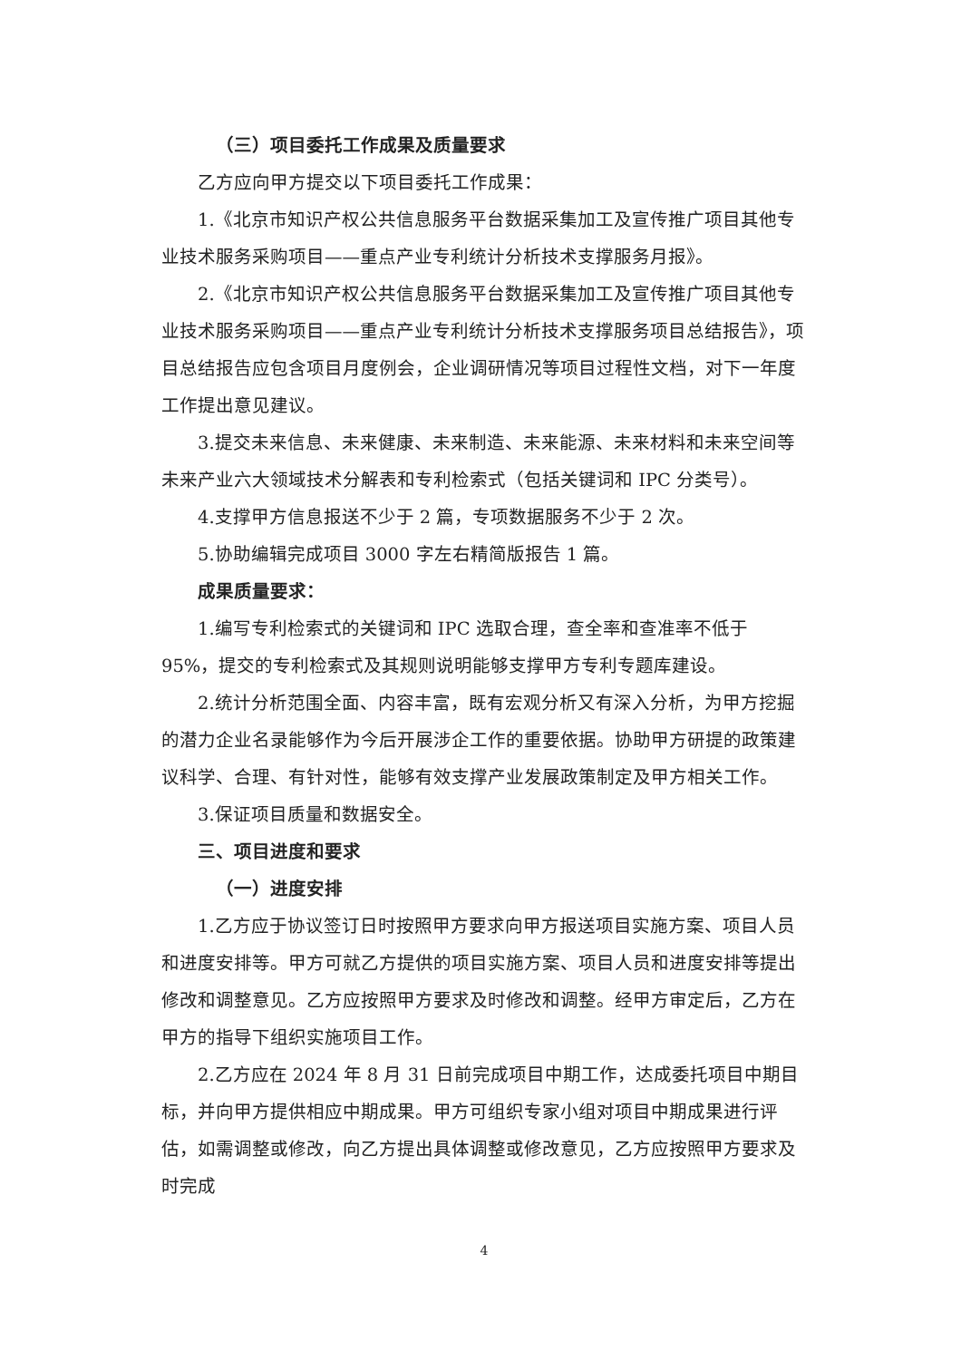（三）项目委托工作成果及质量要求
乙方应向甲方提交以下项目委托工作成果：
1.《北京市知识产权公共信息服务平台数据采集加工及宣传推广项目其他专业技术服务采购项目——重点产业专利统计分析技术支撑服务月报》。
2.《北京市知识产权公共信息服务平台数据采集加工及宣传推广项目其他专业技术服务采购项目——重点产业专利统计分析技术支撑服务项目总结报告》，项目总结报告应包含项目月度例会，企业调研情况等项目过程性文档，对下一年度工作提出意见建议。
3.提交未来信息、未来健康、未来制造、未来能源、未来材料和未来空间等未来产业六大领域技术分解表和专利检索式（包括关键词和 IPC 分类号）。
4.支撑甲方信息报送不少于 2 篇，专项数据服务不少于 2 次。
5.协助编辑完成项目 3000 字左右精简版报告 1 篇。
成果质量要求：
1.编写专利检索式的关键词和 IPC 选取合理，查全率和查准率不低于 95%，提交的专利检索式及其规则说明能够支撑甲方专利专题库建设。
2.统计分析范围全面、内容丰富，既有宏观分析又有深入分析，为甲方挖掘的潜力企业名录能够作为今后开展涉企工作的重要依据。协助甲方研提的政策建议科学、合理、有针对性，能够有效支撑产业发展政策制定及甲方相关工作。
3.保证项目质量和数据安全。
三、项目进度和要求
（一）进度安排
1.乙方应于协议签订日时按照甲方要求向甲方报送项目实施方案、项目人员和进度安排等。甲方可就乙方提供的项目实施方案、项目人员和进度安排等提出修改和调整意见。乙方应按照甲方要求及时修改和调整。经甲方审定后，乙方在甲方的指导下组织实施项目工作。
2.乙方应在 2024 年 8 月 31 日前完成项目中期工作，达成委托项目中期目标，并向甲方提供相应中期成果。甲方可组织专家小组对项目中期成果进行评估，如需调整或修改，向乙方提出具体调整或修改意见，乙方应按照甲方要求及时完成
4